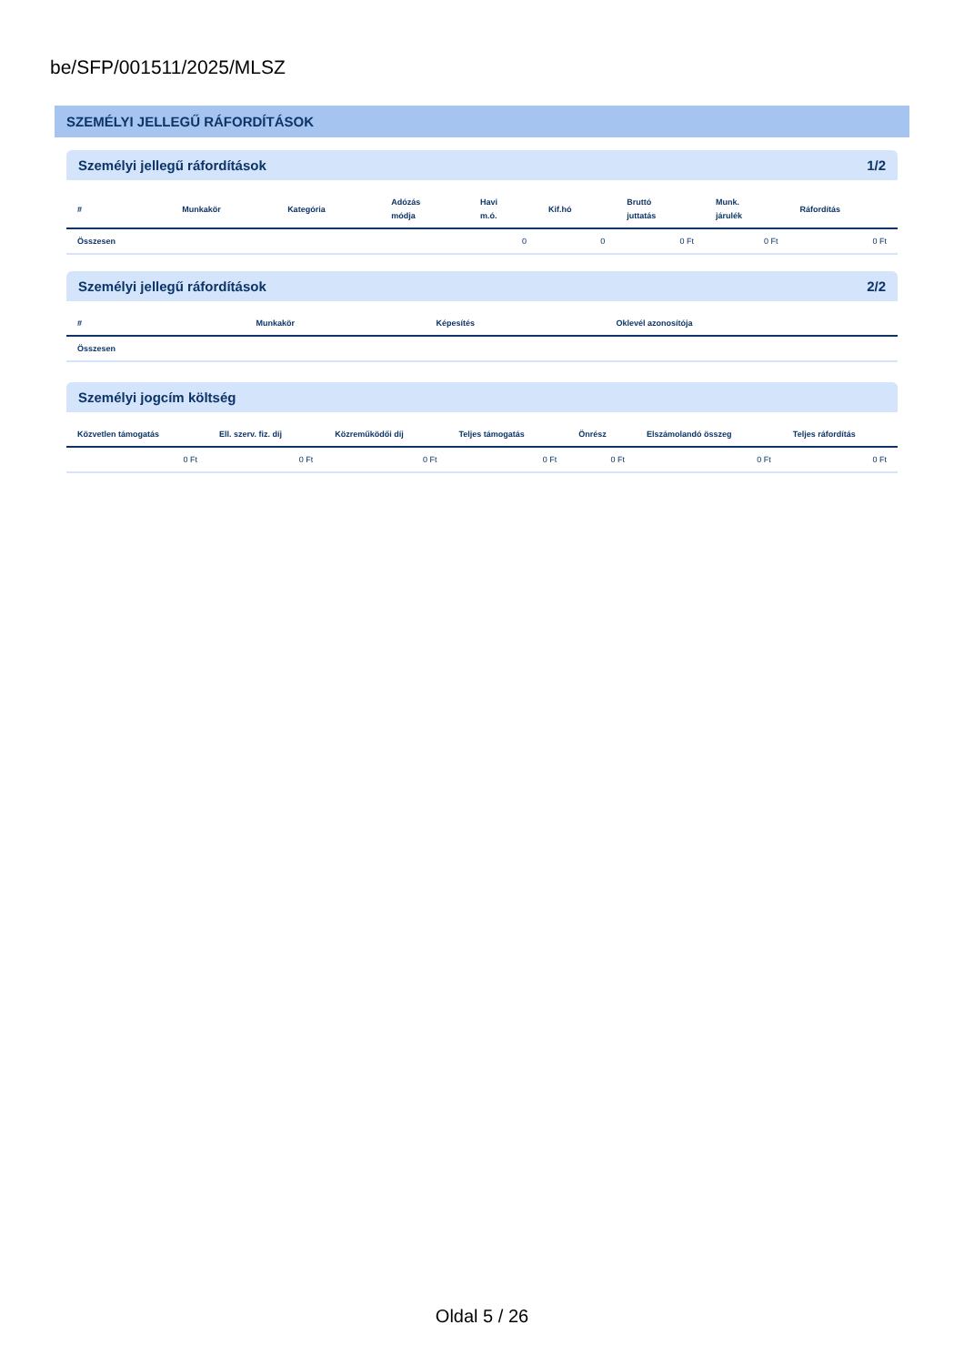be/SFP/001511/2025/MLSZ
SZEMÉLYI JELLEGŰ RÁFORDÍTÁSOK
Személyi jellegű ráfordítások 1/2
| # | Munkakör | Kategória | Adózás módja | Havi m.ó. | Kif.hó | Bruttó juttatás | Munk. járulék | Ráfordítás |
| --- | --- | --- | --- | --- | --- | --- | --- | --- |
| Összesen | | | | 0 | 0 | 0 Ft | 0 Ft | 0 Ft |
Személyi jellegű ráfordítások 2/2
| # | Munkakör | Képesítés | Oklevél azonosítója |
| --- | --- | --- | --- |
| Összesen | | | |
Személyi jogcím költség
| Közvetlen támogatás | Ell. szerv. fiz. díj | Közreműködői díj | Teljes támogatás | Önrész | Elszámolandó összeg | Teljes ráfordítás |
| --- | --- | --- | --- | --- | --- | --- |
| 0 Ft | 0 Ft | 0 Ft | 0 Ft | 0 Ft | 0 Ft | 0 Ft |
Oldal 5 / 26